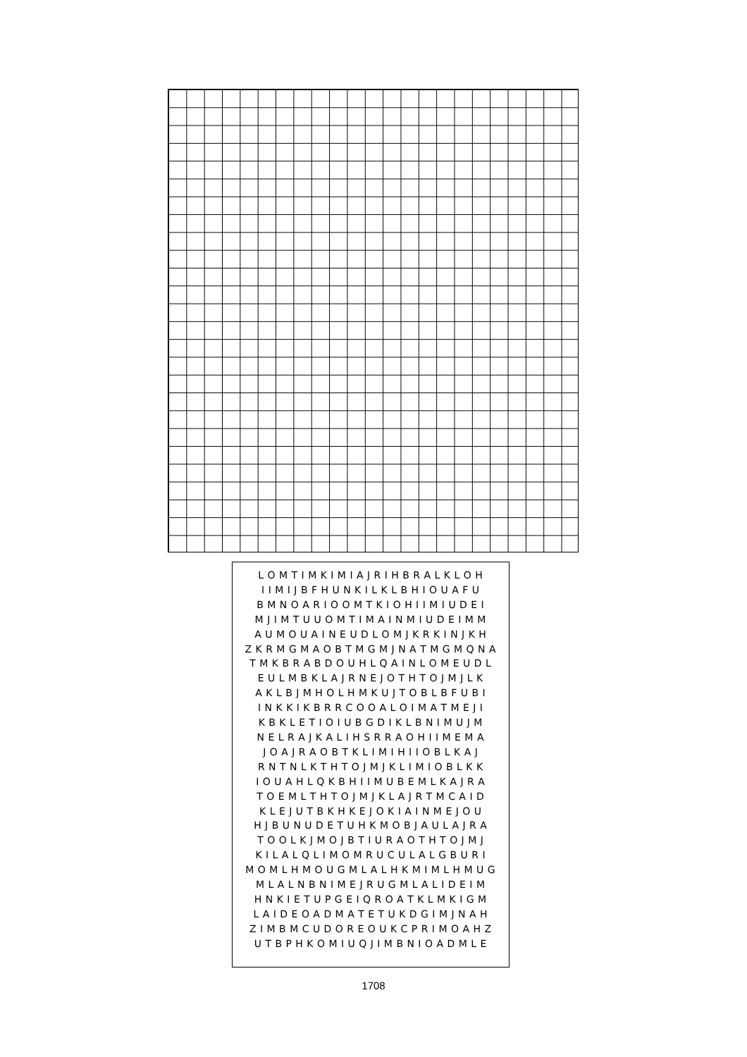L O M T I M K I M I A J R I H B R A L K L O H
I I M I J B F H U N K I L K L B H I O U A F U
B M N O A R I O O M T K I O H I I M I U D E I
M J I M T U U O M T I M A I N M I U D E I M M
A U M O U A I N E U D L O M J K R K I N J K H
Z K R M G M A O B T M G M J N A T M G M Q N A
T M K B R A B D O U H L Q A I N L O M E U D L
E U L M B K L A J R N E J O T H T O J M J L K
A K L B J M H O L H M K U J T O B L B F U B I
I N K K I K B R R C O O A L O I M A T M E J I
K B K L E T I O I U B G D I K L B N I M U J M
N E L R A J K A L I H S R R A O H I I M E M A
J O A J R A O B T K L I M I H I I O B L K A J
R N T N L K T H T O J M J K L I M I O B L K K
I O U A H L Q K B H I I M U B E M L K A J R A
T O E M L T H T O J M J K L A J R T M C A I D
K L E J U T B K H K E J O K I A I N M E J O U
H J B U N U D E T U H K M O B J A U L A J R A
T O O L K J M O J B T I U R A O T H T O J M J
K I L A L Q L I M O M R U C U L A L G B U R I
M O M L H M O U G M L A L H K M I M L H M U G
M L A L N B N I M E J R U G M L A L I D E I M
H N K I E T U P G E I Q R O A T K L M K I G M
L A I D E O A D M A T E T U K D G I M J N A H
Z I M B M C U D O R E O U K C P R I M O A H Z
U T B P H K O M I U Q J I M B N I O A D M L E
1708